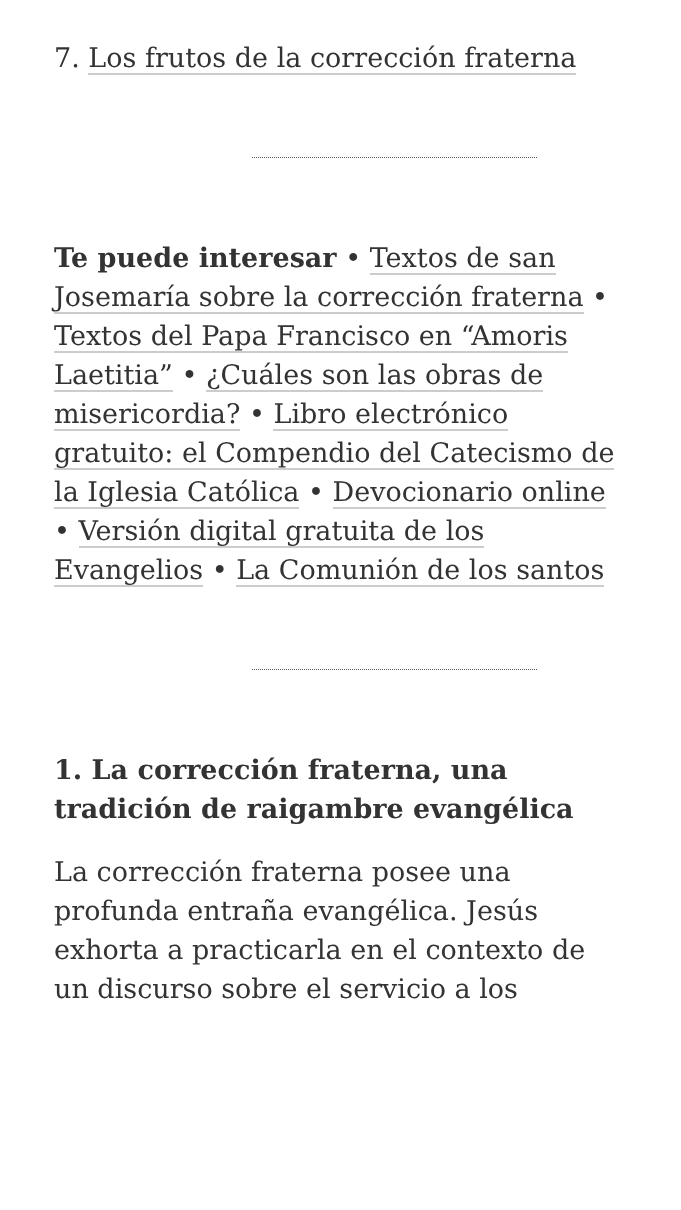7. Los frutos de la corrección fraterna
Te puede interesar • Textos de san Josemaría sobre la corrección fraterna • Textos del Papa Francisco en “Amoris Laetitia” • ¿Cuáles son las obras de misericordia? • Libro electrónico gratuito: el Compendio del Catecismo de la Iglesia Católica • Devocionario online • Versión digital gratuita de los Evangelios • La Comunión de los santos
1. La corrección fraterna, una tradición de raigambre evangélica
La corrección fraterna posee una profunda entraña evangélica. Jesús exhorta a practicarla en el contexto de un discurso sobre el servicio a los